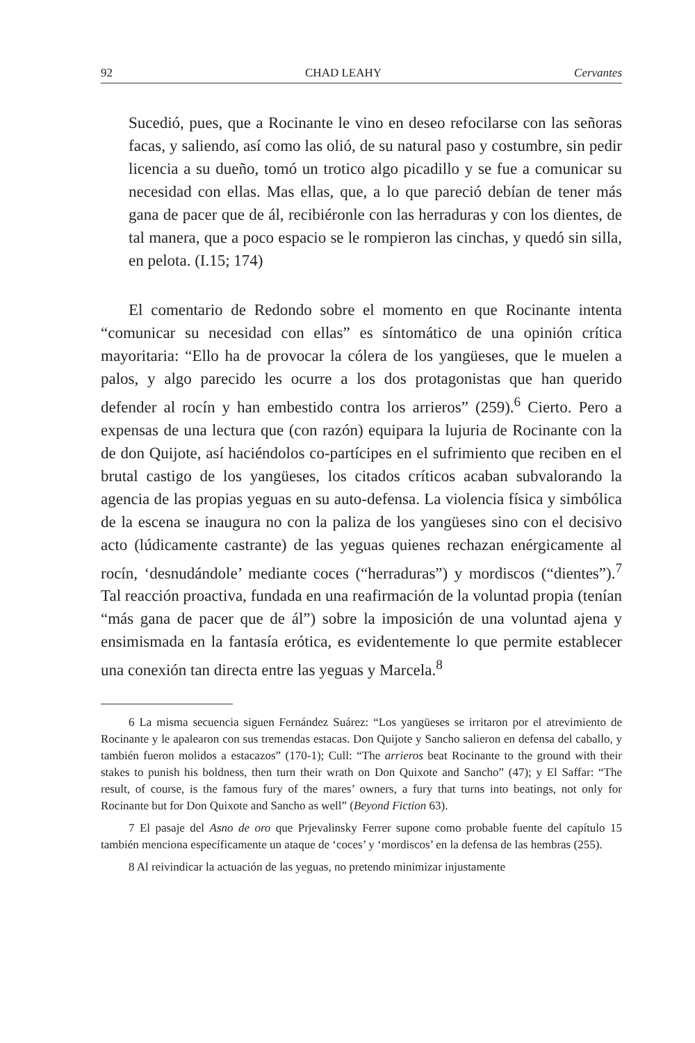92 CHAD LEAHY Cervantes
Sucedió, pues, que a Rocinante le vino en deseo refocilarse con las señoras facas, y saliendo, así como las olió, de su natural paso y costumbre, sin pedir licencia a su dueño, tomó un trotico algo picadillo y se fue a comunicar su necesidad con ellas. Mas ellas, que, a lo que pareció debían de tener más gana de pacer que de ál, recibiéronle con las herraduras y con los dientes, de tal manera, que a poco espacio se le rompieron las cinchas, y quedó sin silla, en pelota. (I.15; 174)
El comentario de Redondo sobre el momento en que Rocinante intenta “comunicar su necesidad con ellas” es síntomático de una opinión crítica mayoritaria: “Ello ha de provocar la cólera de los yangüeses, que le muelen a palos, y algo parecido les ocurre a los dos protagonistas que han querido defender al rocín y han embestido contra los arrieros” (259).<sup>6</sup> Cierto. Pero a expensas de una lectura que (con razón) equipara la lujuria de Rocinante con la de don Quijote, así haciéndolos co-partícipes en el sufrimiento que reciben en el brutal castigo de los yangüeses, los citados críticos acaban subvalorando la agencia de las propias yeguas en su auto-defensa. La violencia física y simbólica de la escena se inaugura no con la paliza de los yangüeses sino con el decisivo acto (lúdicamente castrante) de las yeguas quienes rechazan enérgicamente al rocín, ‘desnudándole’ mediante coces (“herraduras”) y mordiscos (“dientes”).<sup>7</sup> Tal reacción proactiva, fundada en una reafirmación de la voluntad propia (tenían “más gana de pacer que de ál”) sobre la imposición de una voluntad ajena y ensimismada en la fantasía erótica, es evidentemente lo que permite establecer una conexión tan directa entre las yeguas y Marcela.<sup>8</sup>
6 La misma secuencia siguen Fernández Suárez: “Los yangüeses se irritaron por el atrevimiento de Rocinante y le apalearon con sus tremendas estacas. Don Quijote y Sancho salieron en defensa del caballo, y también fueron molidos a estacazos” (170-1); Cull: “The arrieros beat Rocinante to the ground with their stakes to punish his boldness, then turn their wrath on Don Quixote and Sancho” (47); y El Saffar: “The result, of course, is the famous fury of the mares’ owners, a fury that turns into beatings, not only for Rocinante but for Don Quixote and Sancho as well” (Beyond Fiction 63).
7 El pasaje del Asno de oro que Prjevalinsky Ferrer supone como probable fuente del capítulo 15 también menciona específicamente un ataque de ‘coces’ y ‘mordiscos’ en la defensa de las hembras (255).
8 Al reivindicar la actuación de las yeguas, no pretendo minimizar injustamente